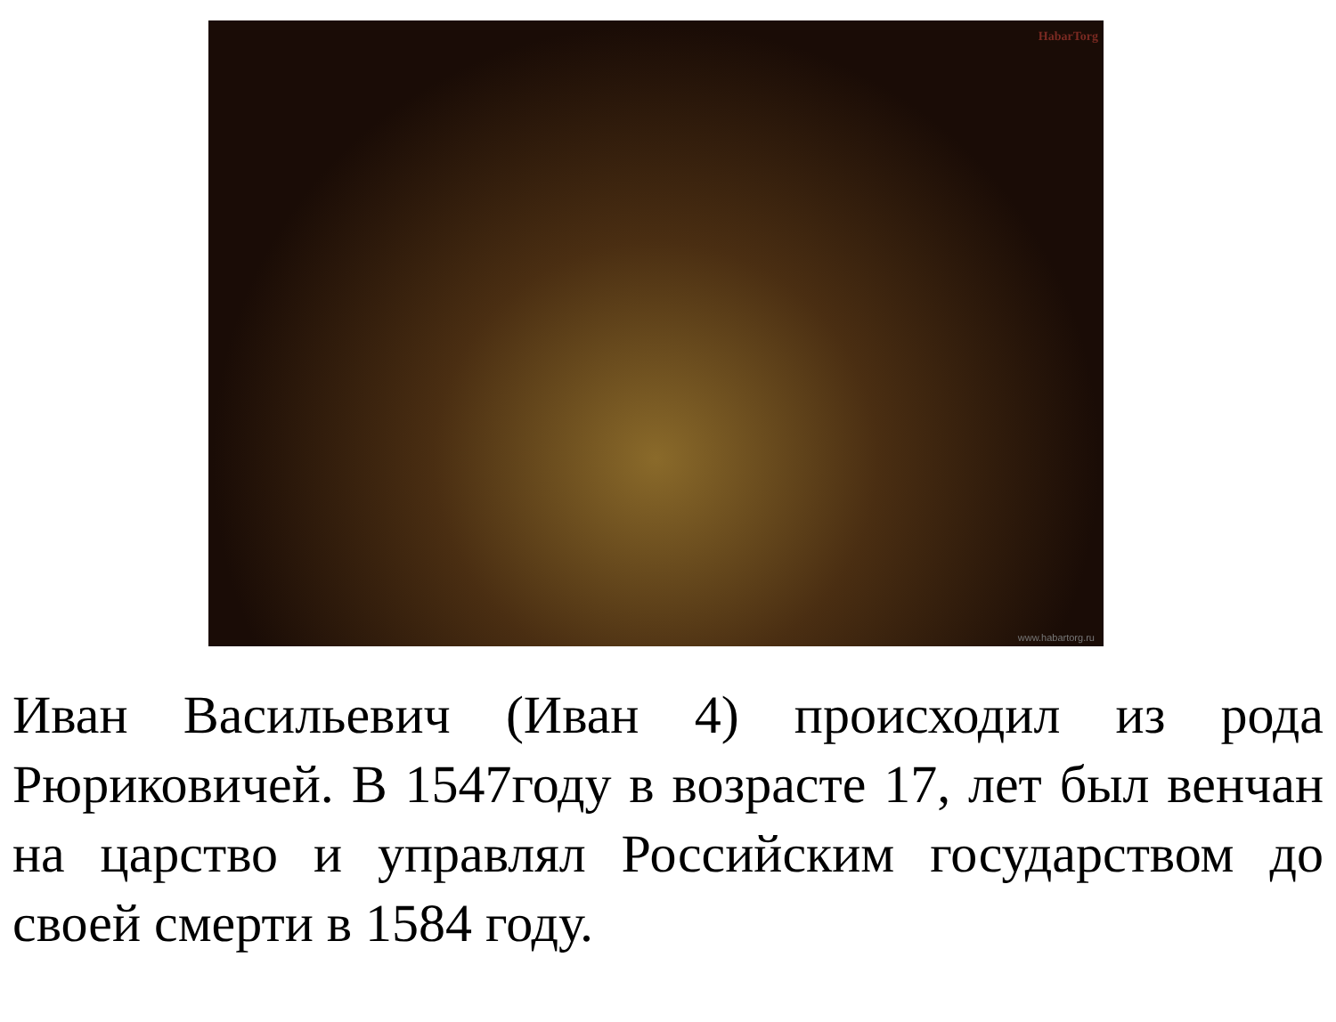HabarTorg
www.habartorg.ru
Иван Васильевич (Иван 4) происходил из рода Рюриковичей. В 1547году в возрасте 17, лет был венчан на царство и управлял Российским государством до своей смерти в 1584 году.